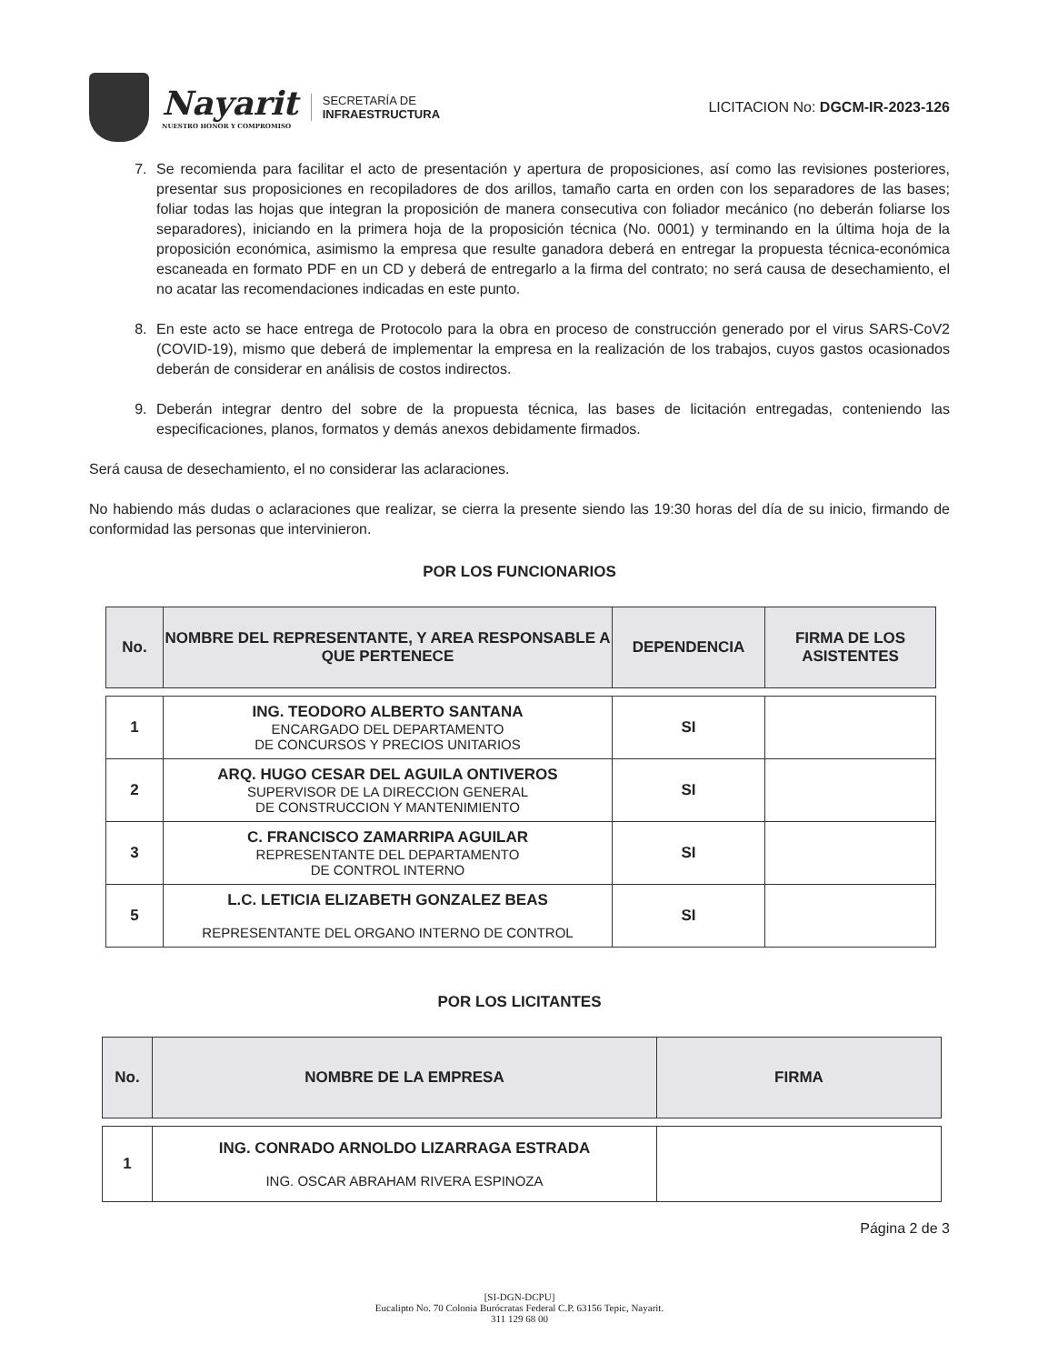Nayarit
NUESTRO HONOR Y COMPROMISO
SECRETARÍA DE
INFRAESTRUCTURA
LICITACION No: DGCM-IR-2023-126
7. Se recomienda para facilitar el acto de presentación y apertura de proposiciones, así como las revisiones posteriores, presentar sus proposiciones en recopiladores de dos arillos, tamaño carta en orden con los separadores de las bases; foliar todas las hojas que integran la proposición de manera consecutiva con foliador mecánico (no deberán foliarse los separadores), iniciando en la primera hoja de la proposición técnica (No. 0001) y terminando en la última hoja de la proposición económica, asimismo la empresa que resulte ganadora deberá en entregar la propuesta técnica-económica escaneada en formato PDF en un CD y deberá de entregarlo a la firma del contrato; no será causa de desechamiento, el no acatar las recomendaciones indicadas en este punto.
8. En este acto se hace entrega de Protocolo para la obra en proceso de construcción generado por el virus SARS-CoV2 (COVID-19), mismo que deberá de implementar la empresa en la realización de los trabajos, cuyos gastos ocasionados deberán de considerar en análisis de costos indirectos.
9. Deberán integrar dentro del sobre de la propuesta técnica, las bases de licitación entregadas, conteniendo las especificaciones, planos, formatos y demás anexos debidamente firmados.
Será causa de desechamiento, el no considerar las aclaraciones.
No habiendo más dudas o aclaraciones que realizar, se cierra la presente siendo las 19:30 horas del día de su inicio, firmando de conformidad las personas que intervinieron.
POR LOS FUNCIONARIOS
| No. | NOMBRE DEL REPRESENTANTE, Y AREA RESPONSABLE A QUE PERTENECE | DEPENDENCIA | FIRMA DE LOS ASISTENTES |
| --- | --- | --- | --- |
| 1 | ING. TEODORO ALBERTO SANTANA ENCARGADO DEL DEPARTAMENTO DE CONCURSOS Y PRECIOS UNITARIOS | SI | |
| 2 | ARQ. HUGO CESAR DEL AGUILA ONTIVEROS SUPERVISOR DE LA DIRECCION GENERAL DE CONSTRUCCION Y MANTENIMIENTO | SI | |
| 3 | C. FRANCISCO ZAMARRIPA AGUILAR REPRESENTANTE DEL DEPARTAMENTO DE CONTROL INTERNO | SI | |
| 5 | L.C. LETICIA ELIZABETH GONZALEZ BEAS REPRESENTANTE DEL ORGANO INTERNO DE CONTROL | SI | |
POR LOS LICITANTES
| No. | NOMBRE DE LA EMPRESA | FIRMA |
| --- | --- | --- |
| 1 | ING. CONRADO ARNOLDO LIZARRAGA ESTRADA ING. OSCAR ABRAHAM RIVERA ESPINOZA | |
Página 2 de 3
[SI-DGN-DCPU]
Eucalipto No. 70 Colonia Burócratas Federal C.P. 63156 Tepic, Nayarit.
311 129 68 00